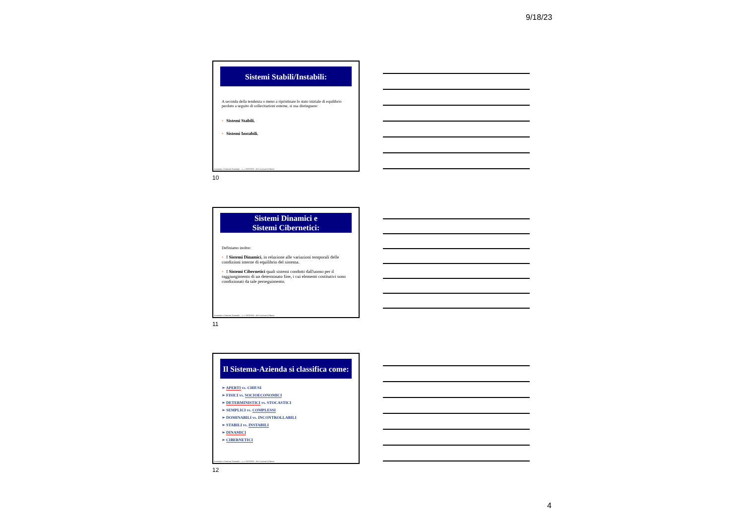9/18/23
Sistemi Stabili/Instabili:
A seconda della tendenza o meno a ripristinare lo stato iniziale di equilibrio perduto a seguito di sollecitazioni esterne, si usa distinguere:
▪ Sistemi Stabili.
▪ Sistemi Instabili.
Economia e Gestione Aziendale – a. a. 2023/2024 – Prof. Luciano D'Amico
10
Sistemi Dinamici e
Sistemi Cibernetici:
Definiamo inoltre:
▪ I Sistemi Dinamici, in relazione alle variazioni temporali delle condizioni interne di equilibrio del sistema.
▪ I Sistemi Cibernetici quali sistemi condotti dall'uomo per il raggiungimento di un determinato fine, i cui elementi costitutivi sono condizionati da tale perseguimento.
Economia e Gestione Aziendale – a. a. 2023/2024 – Prof. Luciano D'Amico
11
Il Sistema-Azienda si classifica come:
➢ APERTI vs. CHIUSI
➢ FISICI vs. SOCIOECONOMICI
➢ DETERMINISTICI vs. STOCASTICI
➢ SEMPLICI vs. COMPLESSI
➢ DOMINABILI vs. INCONTROLLABILI
➢ STABILI vs. INSTABILI
➢ DINAMICI
➢ CIBERNETICI
Economia e Gestione Aziendale – a. a. 2023/2024 – Prof. Luciano D'Amico
12
4